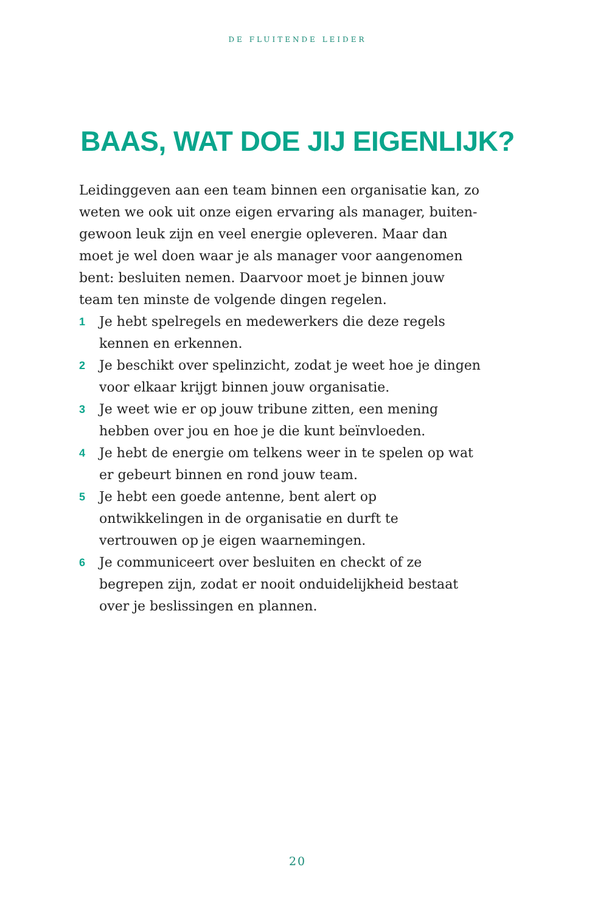DE FLUITENDE LEIDER
BAAS, WAT DOE JIJ EIGENLIJK?
Leidinggeven aan een team binnen een organisatie kan, zo weten we ook uit onze eigen ervaring als manager, buiten­gewoon leuk zijn en veel energie opleveren. Maar dan moet je wel doen waar je als manager voor aangenomen bent: besluiten nemen. Daarvoor moet je binnen jouw team ten minste de volgende dingen regelen.
1 Je hebt spelregels en medewerkers die deze regels kennen en erkennen.
2 Je beschikt over spelinzicht, zodat je weet hoe je dingen voor elkaar krijgt binnen jouw organisatie.
3 Je weet wie er op jouw tribune zitten, een mening hebben over jou en hoe je die kunt beïnvloeden.
4 Je hebt de energie om telkens weer in te spelen op wat er gebeurt binnen en rond jouw team.
5 Je hebt een goede antenne, bent alert op ontwikkelingen in de organisatie en durft te vertrouwen op je eigen waar­nemingen.
6 Je communiceert over besluiten en checkt of ze begrepen zijn, zodat er nooit onduidelijkheid bestaat over je beslis­singen en plannen.
20